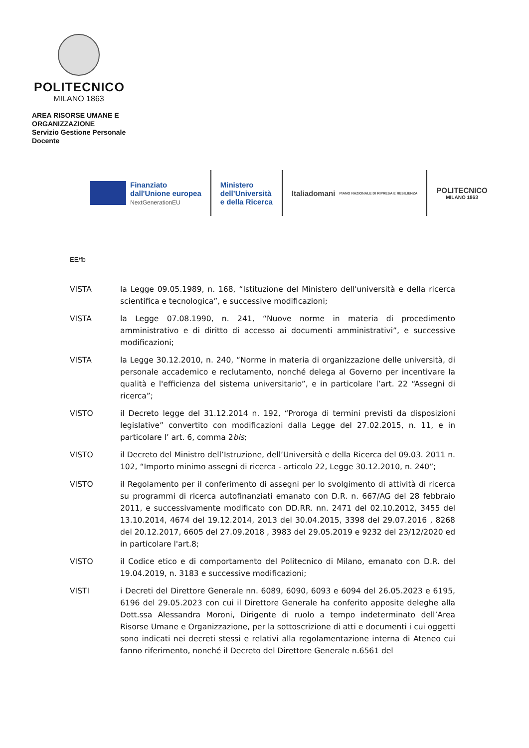POLITECNICO
MILANO 1863
AREA RISORSE UMANE E ORGANIZZAZIONE
Servizio Gestione Personale Docente
Finanziato
dall'Unione europea
NextGenerationEU
Ministero
dell’Università
e della Ricerca
Italiadomani
PIANO NAZIONALE DI RIPRESA E RESILIENZA
POLITECNICO
MILANO 1863
EE/fb
VISTA la Legge 09.05.1989, n. 168, “Istituzione del Ministero dell'università e della ricerca scientifica e tecnologica”, e successive modificazioni;
VISTA la Legge 07.08.1990, n. 241, “Nuove norme in materia di procedimento amministrativo e di diritto di accesso ai documenti amministrativi”, e successive modificazioni;
VISTA la Legge 30.12.2010, n. 240, “Norme in materia di organizzazione delle università, di personale accademico e reclutamento, nonché delega al Governo per incentivare la qualità e l'efficienza del sistema universitario”, e in particolare l’art. 22 “Assegni di ricerca”;
VISTO il Decreto legge del 31.12.2014 n. 192, “Proroga di termini previsti da disposizioni legislative” convertito con modificazioni dalla Legge del 27.02.2015, n. 11, e in particolare l’ art. 6, comma 2bis;
VISTO il Decreto del Ministro dell’Istruzione, dell’Università e della Ricerca del 09.03. 2011 n. 102, “Importo minimo assegni di ricerca - articolo 22, Legge 30.12.2010, n. 240”;
VISTO il Regolamento per il conferimento di assegni per lo svolgimento di attività di ricerca su programmi di ricerca autofinanziati emanato con D.R. n. 667/AG del 28 febbraio 2011, e successivamente modificato con DD.RR. nn. 2471 del 02.10.2012, 3455 del 13.10.2014, 4674 del 19.12.2014, 2013 del 30.04.2015, 3398 del 29.07.2016 , 8268 del 20.12.2017, 6605 del 27.09.2018 , 3983 del 29.05.2019 e 9232 del 23/12/2020 ed in particolare l'art.8;
VISTO il Codice etico e di comportamento del Politecnico di Milano, emanato con D.R. del 19.04.2019, n. 3183 e successive modificazioni;
VISTI i Decreti del Direttore Generale nn. 6089, 6090, 6093 e 6094 del 26.05.2023 e 6195, 6196 del 29.05.2023 con cui il Direttore Generale ha conferito apposite deleghe alla Dott.ssa Alessandra Moroni, Dirigente di ruolo a tempo indeterminato dell’Area Risorse Umane e Organizzazione, per la sottoscrizione di atti e documenti i cui oggetti sono indicati nei decreti stessi e relativi alla regolamentazione interna di Ateneo cui fanno riferimento, nonché il Decreto del Direttore Generale n.6561 del